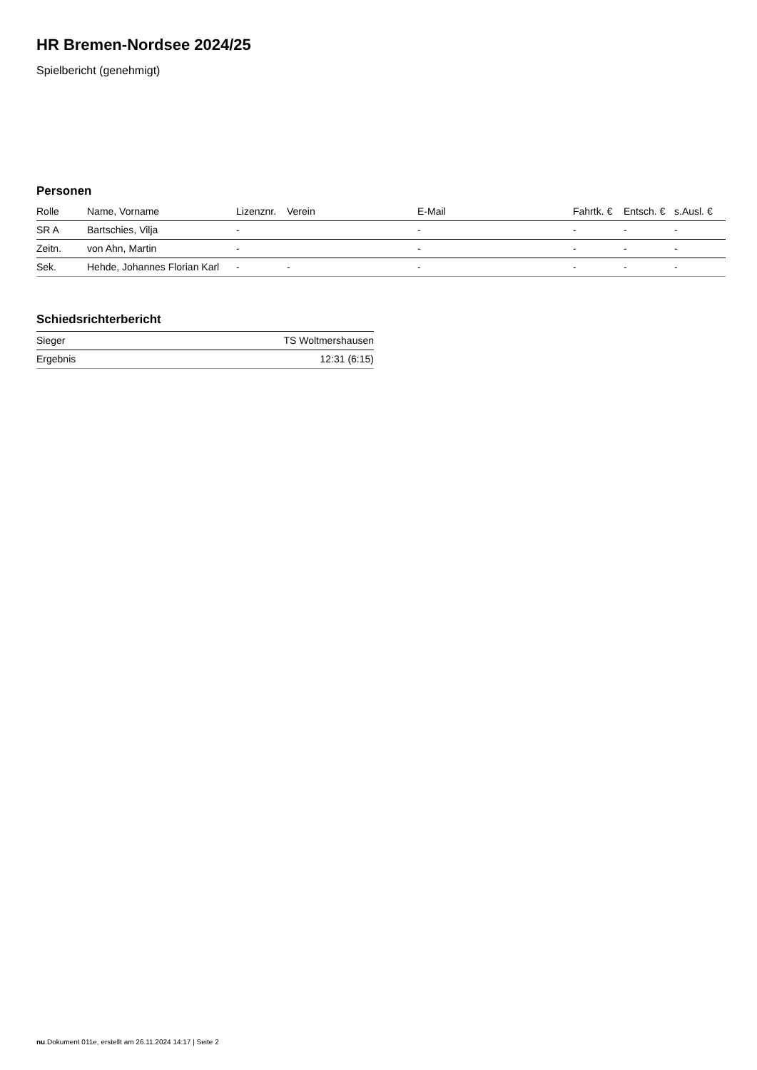HR Bremen-Nordsee 2024/25
Spielbericht (genehmigt)
Personen
| Rolle | Name, Vorname | Lizenznr. | Verein | E-Mail | Fahrtk. € | Entsch. € | s.Ausl. € |
| --- | --- | --- | --- | --- | --- | --- | --- |
| SR A | Bartschies, Vilja | - | | - | - | - | - |
| Zeitn. | von Ahn, Martin | - | | - | - | - | - |
| Sek. | Hehde, Johannes Florian Karl | - | - | - | - | - | - |
Schiedsrichterbericht
| Sieger | TS Woltmershausen |
| Ergebnis | 12:31 (6:15) |
nu.Dokument 011e, erstellt am 26.11.2024 14:17 | Seite 2